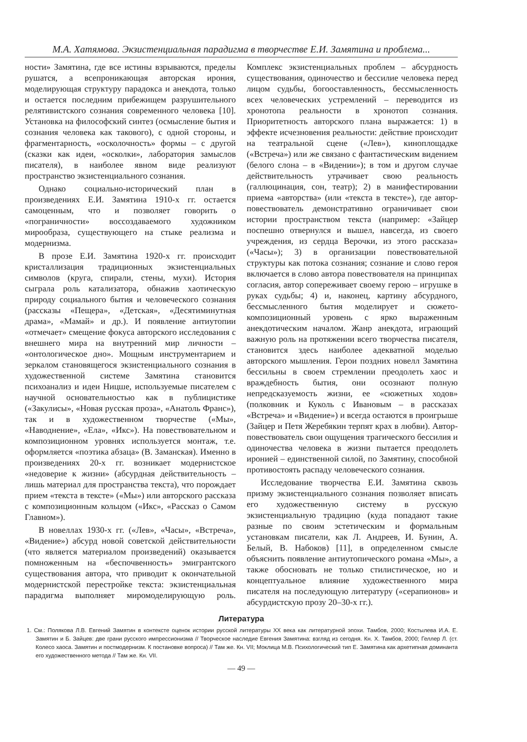М.А. Хатямова. Экзистенциальная парадигма в творчестве Е.И. Замятина и проблема...
ности» Замятина, где все истины взрываются, пределы рушатся, а всепроникающая авторская ирония, моделирующая структуру парадокса и анекдота, только и остается последним прибежищем разрушительного релятивистского сознания современного человека [10]. Установка на философский синтез (осмысление бытия и сознания человека как такового), с одной стороны, и фрагментарность, «осколочность» формы – с другой (сказки как идеи, «осколки», лаборатория замыслов писателя), в наиболее явном виде реализуют пространство экзистенциального сознания.
Однако социально-исторический план в произведениях Е.И. Замятина 1910-х гг. остается самоценным, что и позволяет говорить о «пограничности» воссоздаваемого художником мирообраза, существующего на стыке реализма и модернизма.
В прозе Е.И. Замятина 1920-х гг. происходит кристаллизация традиционных экзистенциальных символов (круга, спирали, стены, мухи). История сыграла роль катализатора, обнажив хаотическую природу социального бытия и человеческого сознания (рассказы «Пещера», «Детская», «Десятиминутная драма», «Мамай» и др.). И появление антиутопии «отмечает» смещение фокуса авторского исследования с внешнего мира на внутренний мир личности – «онтологическое дно». Мощным инструментарием и зеркалом становящегося экзистенциального сознания в художественной системе Замятина становится психоанализ и идеи Ницше, используемые писателем с научной основательностью как в публицистике («Закулисы», «Новая русская проза», «Анатоль Франс»), так и в художественном творчестве («Мы», «Наводнение», «Ела», «Икс»). На повествовательном и композиционном уровнях используется монтаж, т.е. оформляется «поэтика абзаца» (В. Заманская). Именно в произведениях 20-х гг. возникает модернистское «недоверие к жизни» (абсурдная действительность – лишь материал для пространства текста), что порождает прием «текста в тексте» («Мы») или авторского рассказа с композиционным кольцом («Икс», «Рассказ о Самом Главном»).
В новеллах 1930-х гг. («Лев», «Часы», «Встреча», «Видение») абсурд новой советской действительности (что является материалом произведений) оказывается помноженным на «беспочвенность» эмигрантского существования автора, что приводит к окончательной модернистской перестройке текста: экзистенциальная парадигма выполняет миромоделирующую роль. Комплекс экзистенциальных проблем – абсурдность существования, одиночество и бессилие человека перед лицом судьбы, богооставленность, бессмысленность всех человеческих устремлений – переводится из хронотопа реальности в хронотоп сознания. Приоритетность авторского плана выражается: 1) в эффекте исчезновения реальности: действие происходит на театральной сцене («Лев»), киноплощадке («Встреча») или же связано с фантастическим видением (белого слона – в «Видении»); в том и другом случае действительность утрачивает свою реальность (галлюцинация, сон, театр); 2) в манифестировании приема «авторства» (или «текста в тексте»), где автор-повествователь демонстративно ограничивает свои истории пространством текста (например: «Зайцер поспешно отвернулся и вышел, навсегда, из своего учреждения, из сердца Верочки, из этого рассказа» («Часы»); 3) в организации повествовательной структуры как потока сознания; сознание и слово героя включается в слово автора повествователя на принципах согласия, автор сопереживает своему герою – игрушке в руках судьбы; 4) и, наконец, картину абсурдного, бессмысленного бытия моделирует и сюжето-композиционный уровень с ярко выраженным анекдотическим началом. Жанр анекдота, играющий важную роль на протяжении всего творчества писателя, становится здесь наиболее адекватной моделью авторского мышления. Герои поздних новелл Замятина бессильны в своем стремлении преодолеть хаос и враждебность бытия, они осознают полную непредсказуемость жизни, ее «сюжетных ходов» (полковник и Куколь с Ивановым – в рассказах «Встреча» и «Видение») и всегда остаются в проигрыше (Зайцер и Петя Жеребякин терпят крах в любви). Автор-повествователь свои ощущения трагического бессилия и одиночества человека в жизни пытается преодолеть иронией – единственной силой, по Замятину, способной противостоять распаду человеческого сознания.
Исследование творчества Е.И. Замятина сквозь призму экзистенциального сознания позволяет вписать его художественную систему в русскую экзистенциальную традицию (куда попадают такие разные по своим эстетическим и формальным установкам писатели, как Л. Андреев, И. Бунин, А. Белый, В. Набоков) [11], в определенном смысле объяснить появление антиутопического романа «Мы», а также обосновать не только стилистическое, но и концептуальное влияние художественного мира писателя на последующую литературу («серапионов» и абсурдистскую прозу 20–30-х гг.).
Литература
1. См.: Полякова Л.В. Евгений Замятин в контексте оценок истории русской литературы XX века как литературной эпохи. Тамбов, 2000; Костылева И.А. Е. Замятин и Б. Зайцев: две грани русского импрессионизма // Творческое наследие Евгения Замятина: взгляд из сегодня. Кн. X. Тамбов, 2000; Геллер Л. (ст. Колесо хаоса. Замятин и постмодернизм. К постановке вопроса) // Там же. Кн. VII; Моклица М.В. Психологический тип Е. Замятина как архетипная доминанта его художественного метода // Там же. Кн. VII.
— 49 —